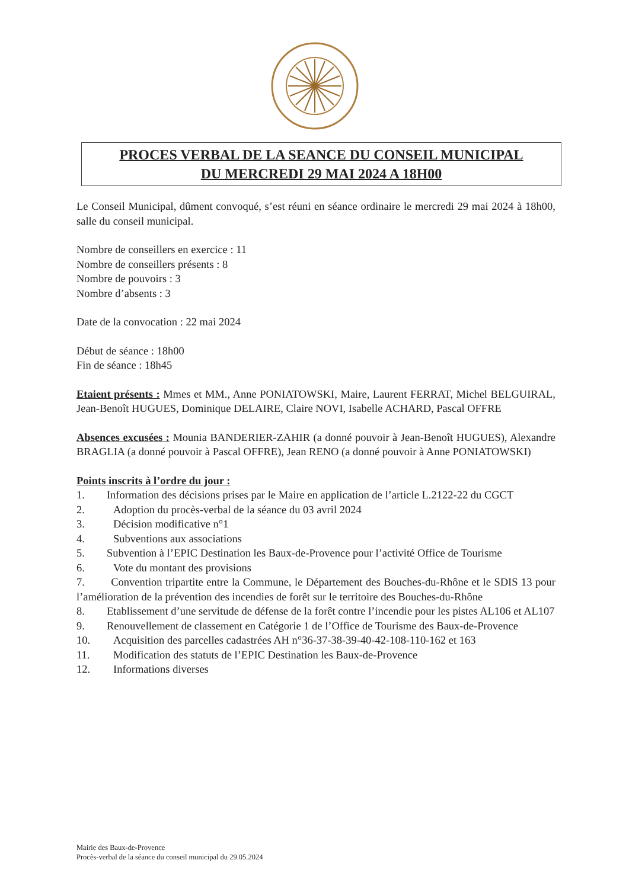PROCES VERBAL DE LA SEANCE DU CONSEIL MUNICIPAL
DU MERCREDI 29 MAI 2024 A 18H00
Le Conseil Municipal, dûment convoqué, s’est réuni en séance ordinaire le mercredi 29 mai 2024 à 18h00, salle du conseil municipal.
Nombre de conseillers en exercice : 11
Nombre de conseillers présents : 8
Nombre de pouvoirs : 3
Nombre d’absents : 3
Date de la convocation : 22 mai 2024
Début de séance : 18h00
Fin de séance : 18h45
Etaient présents : Mmes et MM., Anne PONIATOWSKI, Maire, Laurent FERRAT, Michel BELGUIRAL, Jean-Benoît HUGUES, Dominique DELAIRE, Claire NOVI, Isabelle ACHARD, Pascal OFFRE
Absences excusées : Mounia BANDERIER-ZAHIR (a donné pouvoir à Jean-Benoît HUGUES), Alexandre BRAGLIA (a donné pouvoir à Pascal OFFRE), Jean RENO (a donné pouvoir à Anne PONIATOWSKI)
Points inscrits à l’ordre du jour :
1. Information des décisions prises par le Maire en application de l’article L.2122-22 du CGCT
2. Adoption du procès-verbal de la séance du 03 avril 2024
3. Décision modificative n°1
4. Subventions aux associations
5. Subvention à l’EPIC Destination les Baux-de-Provence pour l’activité Office de Tourisme
6. Vote du montant des provisions
7. Convention tripartite entre la Commune, le Département des Bouches-du-Rhône et le SDIS 13 pour l’amélioration de la prévention des incendies de forêt sur le territoire des Bouches-du-Rhône
8. Etablissement d’une servitude de défense de la forêt contre l’incendie pour les pistes AL106 et AL107
9. Renouvellement de classement en Catégorie 1 de l’Office de Tourisme des Baux-de-Provence
10. Acquisition des parcelles cadastrées AH n°36-37-38-39-40-42-108-110-162 et 163
11. Modification des statuts de l’EPIC Destination les Baux-de-Provence
12. Informations diverses
Mairie des Baux-de-Provence
Procès-verbal de la séance du conseil municipal du 29.05.2024